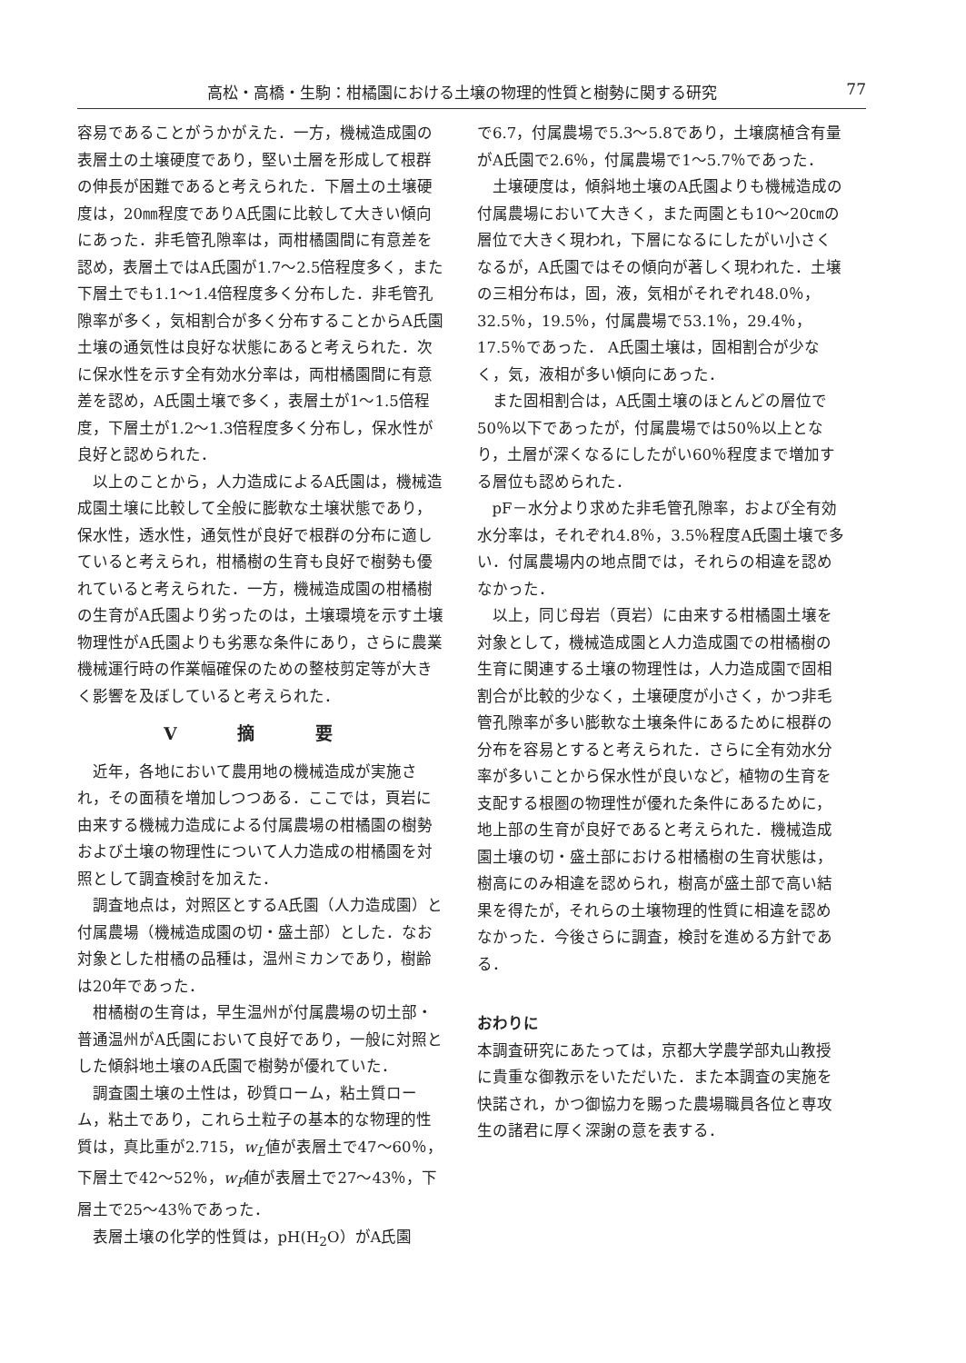高松・高橋・生駒：柑橘園における土壌の物理的性質と樹勢に関する研究 77
容易であることがうかがえた．一方，機械造成園の表層土の土壌硬度であり，堅い土層を形成して根群の伸長が困難であると考えられた．下層土の土壌硬度は，20㎜程度でありA氏園に比較して大きい傾向にあった．非毛管孔隙率は，両柑橘園間に有意差を認め，表層土ではA氏園が1.7～2.5倍程度多く，また下層土でも1.1～1.4倍程度多く分布した．非毛管孔隙率が多く，気相割合が多く分布することからA氏園土壌の通気性は良好な状態にあると考えられた．次に保水性を示す全有効水分率は，両柑橘園間に有意差を認め，A氏園土壌で多く，表層土が1～1.5倍程度，下層土が1.2～1.3倍程度多く分布し，保水性が良好と認められた．
以上のことから，人力造成によるA氏園は，機械造成園土壌に比較して全般に膨軟な土壌状態であり，保水性，透水性，通気性が良好で根群の分布に適していると考えられ，柑橘樹の生育も良好で樹勢も優れていると考えられた．一方，機械造成園の柑橘樹の生育がA氏園より劣ったのは，土壌環境を示す土壌物理性がA氏園よりも劣悪な条件にあり，さらに農業機械運行時の作業幅確保のための整枝剪定等が大きく影響を及ぼしていると考えられた．
Ⅴ 摘 要
近年，各地において農用地の機械造成が実施され，その面積を増加しつつある．ここでは，頁岩に由来する機械力造成による付属農場の柑橘園の樹勢および土壌の物理性について人力造成の柑橘園を対照として調査検討を加えた．
調査地点は，対照区とするA氏園（人力造成園）と付属農場（機械造成園の切・盛土部）とした．なお対象とした柑橘の品種は，温州ミカンであり，樹齢は20年であった．
柑橘樹の生育は，早生温州が付属農場の切土部・普通温州がA氏園において良好であり，一般に対照とした傾斜地土壌のA氏園で樹勢が優れていた．
調査園土壌の土性は，砂質ローム，粘土質ローム，粘土であり，これら土粒子の基本的な物理的性質は，真比重が2.715，w<sub>L</sub>値が表層土で47～60％，下層土で42～52％，w<sub>P</sub>値が表層土で27～43％，下層土で25～43％であった．
表層土壌の化学的性質は，pH(H<sub>2</sub>O）がA氏園
で6.7，付属農場で5.3～5.8であり，土壌腐植含有量がA氏園で2.6％，付属農場で1～5.7％であった．
土壌硬度は，傾斜地土壌のA氏園よりも機械造成の付属農場において大きく，また両園とも10～20㎝の層位で大きく現われ，下層になるにしたがい小さくなるが，A氏園ではその傾向が著しく現われた．土壌の三相分布は，固，液，気相がそれぞれ48.0％，32.5％，19.5％，付属農場で53.1％，29.4％，17.5％であった． A氏園土壌は，固相割合が少なく，気，液相が多い傾向にあった．
また固相割合は，A氏園土壌のほとんどの層位で50％以下であったが，付属農場では50％以上となり，土層が深くなるにしたがい60％程度まで増加する層位も認められた．
pF－水分より求めた非毛管孔隙率，および全有効水分率は，それぞれ4.8％，3.5％程度A氏園土壌で多い．付属農場内の地点間では，それらの相違を認めなかった．
以上，同じ母岩（頁岩）に由来する柑橘園土壌を対象として，機械造成園と人力造成園での柑橘樹の生育に関連する土壌の物理性は，人力造成園で固相割合が比較的少なく，土壌硬度が小さく，かつ非毛管孔隙率が多い膨軟な土壌条件にあるために根群の分布を容易とすると考えられた．さらに全有効水分率が多いことから保水性が良いなど，植物の生育を支配する根圏の物理性が優れた条件にあるために，地上部の生育が良好であると考えられた．機械造成園土壌の切・盛土部における柑橘樹の生育状態は，樹高にのみ相違を認められ，樹高が盛土部で高い結果を得たが，それらの土壌物理的性質に相違を認めなかった．今後さらに調査，検討を進める方針である．
おわりに
本調査研究にあたっては，京都大学農学部丸山教授に貴重な御教示をいただいた．また本調査の実施を快諾され，かつ御協力を賜った農場職員各位と専攻生の諸君に厚く深謝の意を表する．